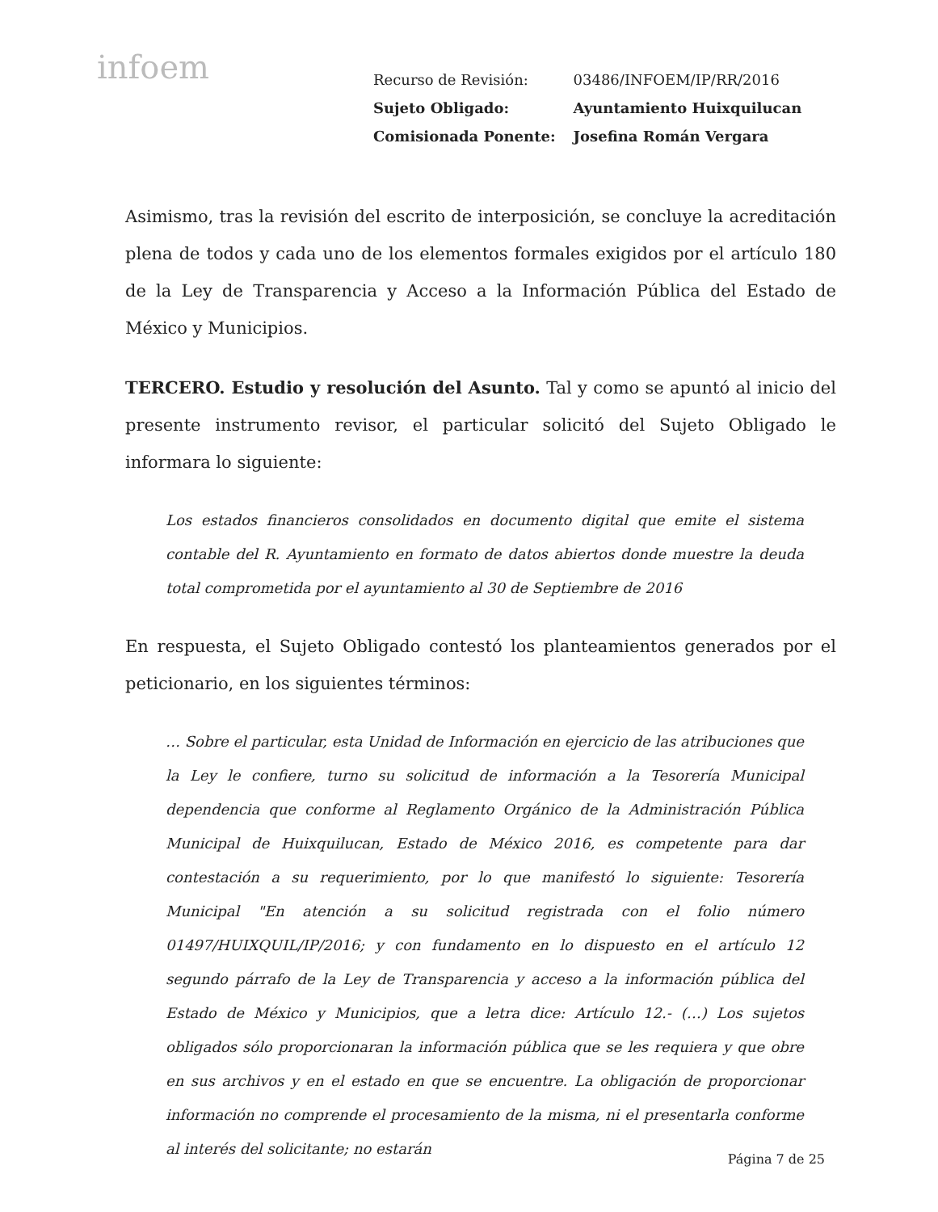infoem
| Recurso de Revisión: | 03486/INFOEM/IP/RR/2016 |
| Sujeto Obligado: | Ayuntamiento Huixquilucan |
| Comisionada Ponente: | Josefina Román Vergara |
Asimismo, tras la revisión del escrito de interposición, se concluye la acreditación plena de todos y cada uno de los elementos formales exigidos por el artículo 180 de la Ley de Transparencia y Acceso a la Información Pública del Estado de México y Municipios.
TERCERO. Estudio y resolución del Asunto. Tal y como se apuntó al inicio del presente instrumento revisor, el particular solicitó del Sujeto Obligado le informara lo siguiente:
Los estados financieros consolidados en documento digital que emite el sistema contable del R. Ayuntamiento en formato de datos abiertos donde muestre la deuda total comprometida por el ayuntamiento al 30 de Septiembre de 2016
En respuesta, el Sujeto Obligado contestó los planteamientos generados por el peticionario, en los siguientes términos:
… Sobre el particular, esta Unidad de Información en ejercicio de las atribuciones que la Ley le confiere, turno su solicitud de información a la Tesorería Municipal dependencia que conforme al Reglamento Orgánico de la Administración Pública Municipal de Huixquilucan, Estado de México 2016, es competente para dar contestación a su requerimiento, por lo que manifestó lo siguiente: Tesorería Municipal "En atención a su solicitud registrada con el folio número 01497/HUIXQUIL/IP/2016; y con fundamento en lo dispuesto en el artículo 12 segundo párrafo de la Ley de Transparencia y acceso a la información pública del Estado de México y Municipios, que a letra dice: Artículo 12.- (…) Los sujetos obligados sólo proporcionaran la información pública que se les requiera y que obre en sus archivos y en el estado en que se encuentre. La obligación de proporcionar información no comprende el procesamiento de la misma, ni el presentarla conforme al interés del solicitante; no estarán
Página 7 de 25